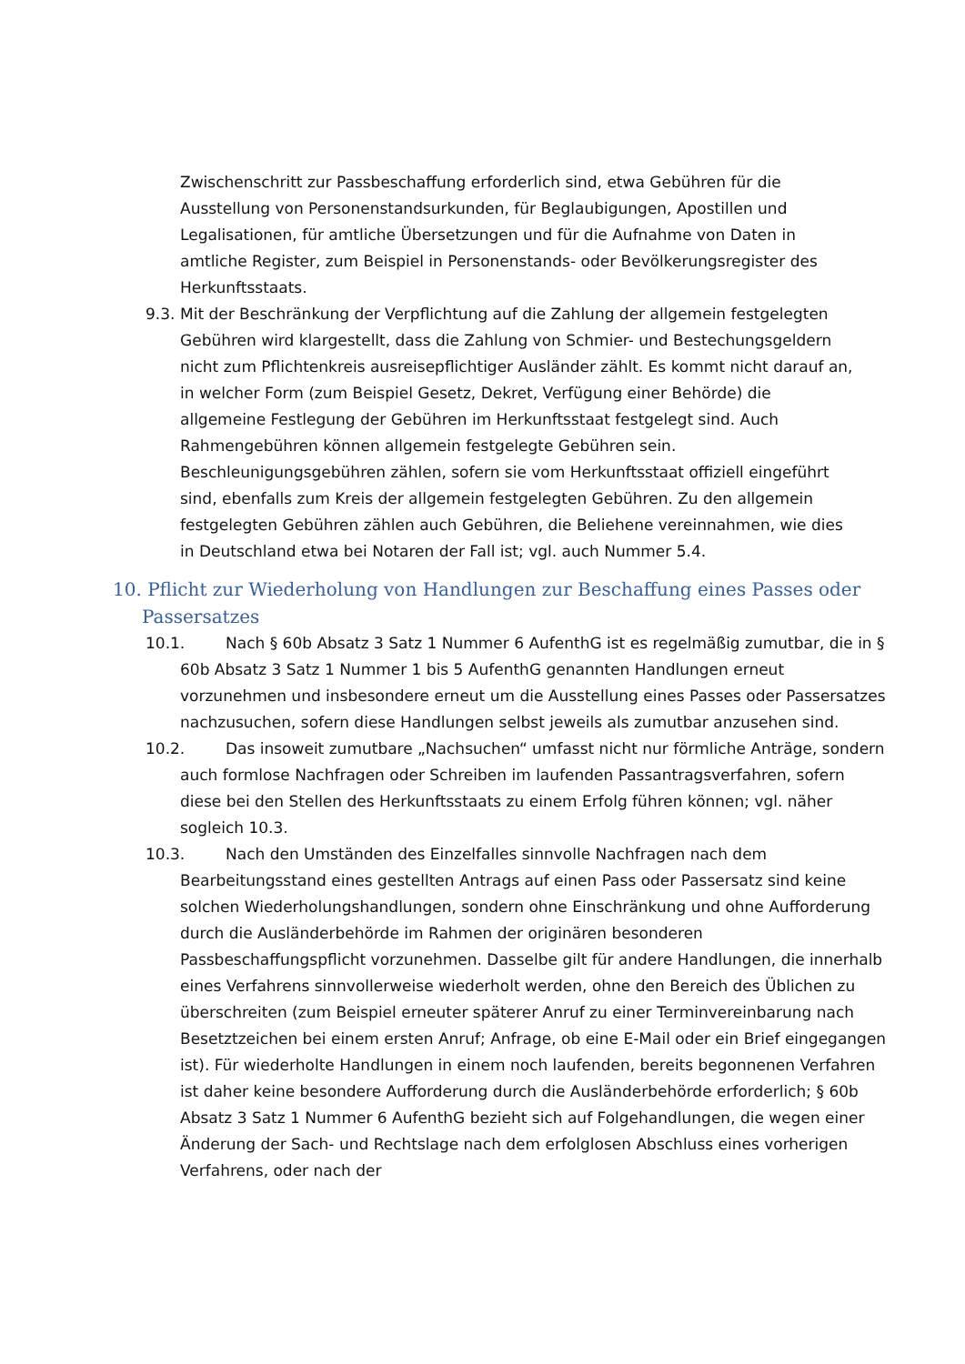Zwischenschritt zur Passbeschaffung erforderlich sind, etwa Gebühren für die Ausstellung von Personenstandsurkunden, für Beglaubigungen, Apostillen und Legalisationen, für amtliche Übersetzungen und für die Aufnahme von Daten in amtliche Register, zum Beispiel in Personenstands- oder Bevölkerungsregister des Herkunftsstaats.
9.3. Mit der Beschränkung der Verpflichtung auf die Zahlung der allgemein festgelegten Gebühren wird klargestellt, dass die Zahlung von Schmier- und Bestechungsgeldern nicht zum Pflichtenkreis ausreisepflichtiger Ausländer zählt. Es kommt nicht darauf an, in welcher Form (zum Beispiel Gesetz, Dekret, Verfügung einer Behörde) die allgemeine Festlegung der Gebühren im Herkunftsstaat festgelegt sind. Auch Rahmengebühren können allgemein festgelegte Gebühren sein. Beschleunigungsgebühren zählen, sofern sie vom Herkunftsstaat offiziell eingeführt sind, ebenfalls zum Kreis der allgemein festgelegten Gebühren. Zu den allgemein festgelegten Gebühren zählen auch Gebühren, die Beliehene vereinnahmen, wie dies in Deutschland etwa bei Notaren der Fall ist; vgl. auch Nummer 5.4.
10. Pflicht zur Wiederholung von Handlungen zur Beschaffung eines Passes oder Passersatzes
10.1. Nach § 60b Absatz 3 Satz 1 Nummer 6 AufenthG ist es regelmäßig zumutbar, die in § 60b Absatz 3 Satz 1 Nummer 1 bis 5 AufenthG genannten Handlungen erneut vorzunehmen und insbesondere erneut um die Ausstellung eines Passes oder Passersatzes nachzusuchen, sofern diese Handlungen selbst jeweils als zumutbar anzusehen sind.
10.2. Das insoweit zumutbare „Nachsuchen“ umfasst nicht nur förmliche Anträge, sondern auch formlose Nachfragen oder Schreiben im laufenden Passantragsverfahren, sofern diese bei den Stellen des Herkunftsstaats zu einem Erfolg führen können; vgl. näher sogleich 10.3.
10.3. Nach den Umständen des Einzelfalles sinnvolle Nachfragen nach dem Bearbeitungsstand eines gestellten Antrags auf einen Pass oder Passersatz sind keine solchen Wiederholungshandlungen, sondern ohne Einschränkung und ohne Aufforderung durch die Ausländerbehörde im Rahmen der originären besonderen Passbeschaffungspflicht vorzunehmen. Dasselbe gilt für andere Handlungen, die innerhalb eines Verfahrens sinnvollerweise wiederholt werden, ohne den Bereich des Üblichen zu überschreiten (zum Beispiel erneuter späterer Anruf zu einer Terminvereinbarung nach Besetztzeichen bei einem ersten Anruf; Anfrage, ob eine E-Mail oder ein Brief eingegangen ist). Für wiederholte Handlungen in einem noch laufenden, bereits begonnenen Verfahren ist daher keine besondere Aufforderung durch die Ausländerbehörde erforderlich; § 60b Absatz 3 Satz 1 Nummer 6 AufenthG bezieht sich auf Folgehandlungen, die wegen einer Änderung der Sach- und Rechtslage nach dem erfolglosen Abschluss eines vorherigen Verfahrens, oder nach der